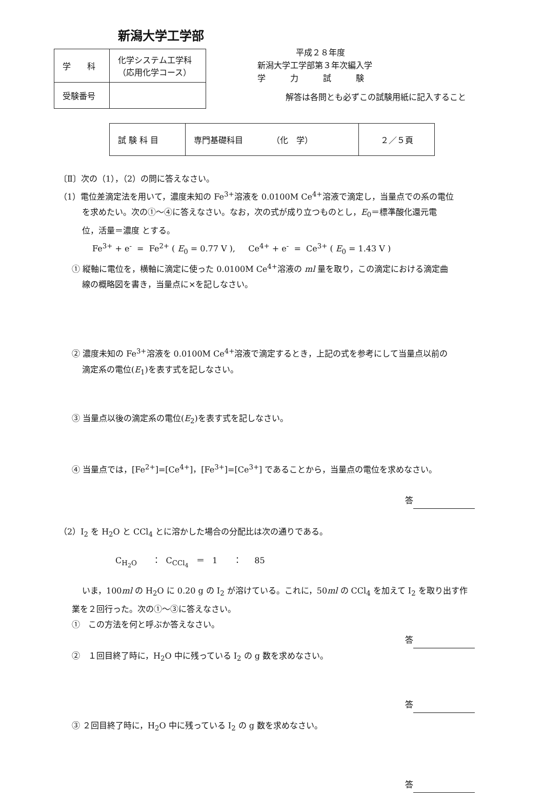新潟大学工学部
| 学 科 | 化学システム工学科 （応用化学コース） |
| 受験番号 | |
平成２８年度
新潟大学工学部第３年次編入学
学　　　力　　　試　　　験
解答は各問とも必ずこの試験用紙に記入すること
| 試 験 科 目 | 専門基礎科目 （化 学） | ２／５頁 |
〔Ⅱ〕次の（1），（2）の問に答えなさい。
（1）電位差滴定法を用いて，濃度未知の Fe<sup>3+</sup>溶液を 0.0100M Ce<sup>4+</sup>溶液で滴定し，当量点での系の電位
を求めたい。次の①～④に答えなさい。なお，次の式が成り立つものとし，E<sub>0</sub>＝標準酸化還元電
位，活量＝濃度 とする。
Fe<sup>3+</sup> + e<sup>-</sup> = Fe<sup>2+</sup> ( E<sub>0</sub> = 0.77 V ), Ce<sup>4+</sup> + e<sup>-</sup> = Ce<sup>3+</sup> ( E<sub>0</sub> = 1.43 V )
① 縦軸に電位を，横軸に滴定に使った 0.0100M Ce<sup>4+</sup>溶液の ml 量を取り，この滴定における滴定曲
線の概略図を書き，当量点に×を記しなさい。
② 濃度未知の Fe<sup>3+</sup>溶液を 0.0100M Ce<sup>4+</sup>溶液で滴定するとき，上記の式を参考にして当量点以前の
滴定系の電位(E<sub>1</sub>)を表す式を記しなさい。
③ 当量点以後の滴定系の電位(E<sub>2</sub>)を表す式を記しなさい。
④ 当量点では，[Fe<sup>2+</sup>]=[Ce<sup>4+</sup>]，[Fe<sup>3+</sup>]=[Ce<sup>3+</sup>] であることから，当量点の電位を求めなさい。
答
（2）I<sub>2</sub> を H<sub>2</sub>O と CCl<sub>4</sub> とに溶かした場合の分配比は次の通りである。
C<sub>H<sub>2</sub>O</sub> ： C<sub>CCl<sub>4</sub></sub> ＝ 1 ： 85
いま，100ml の H<sub>2</sub>O に 0.20 g の I<sub>2</sub> が溶けている。これに，50ml の CCl<sub>4</sub> を加えて I<sub>2</sub> を取り出す作
業を２回行った。次の①～③に答えなさい。
①　この方法を何と呼ぶか答えなさい。
答
②　１回目終了時に，H<sub>2</sub>O 中に残っている I<sub>2</sub> の g 数を求めなさい。
答
③ ２回目終了時に，H<sub>2</sub>O 中に残っている I<sub>2</sub> の g 数を求めなさい。
答